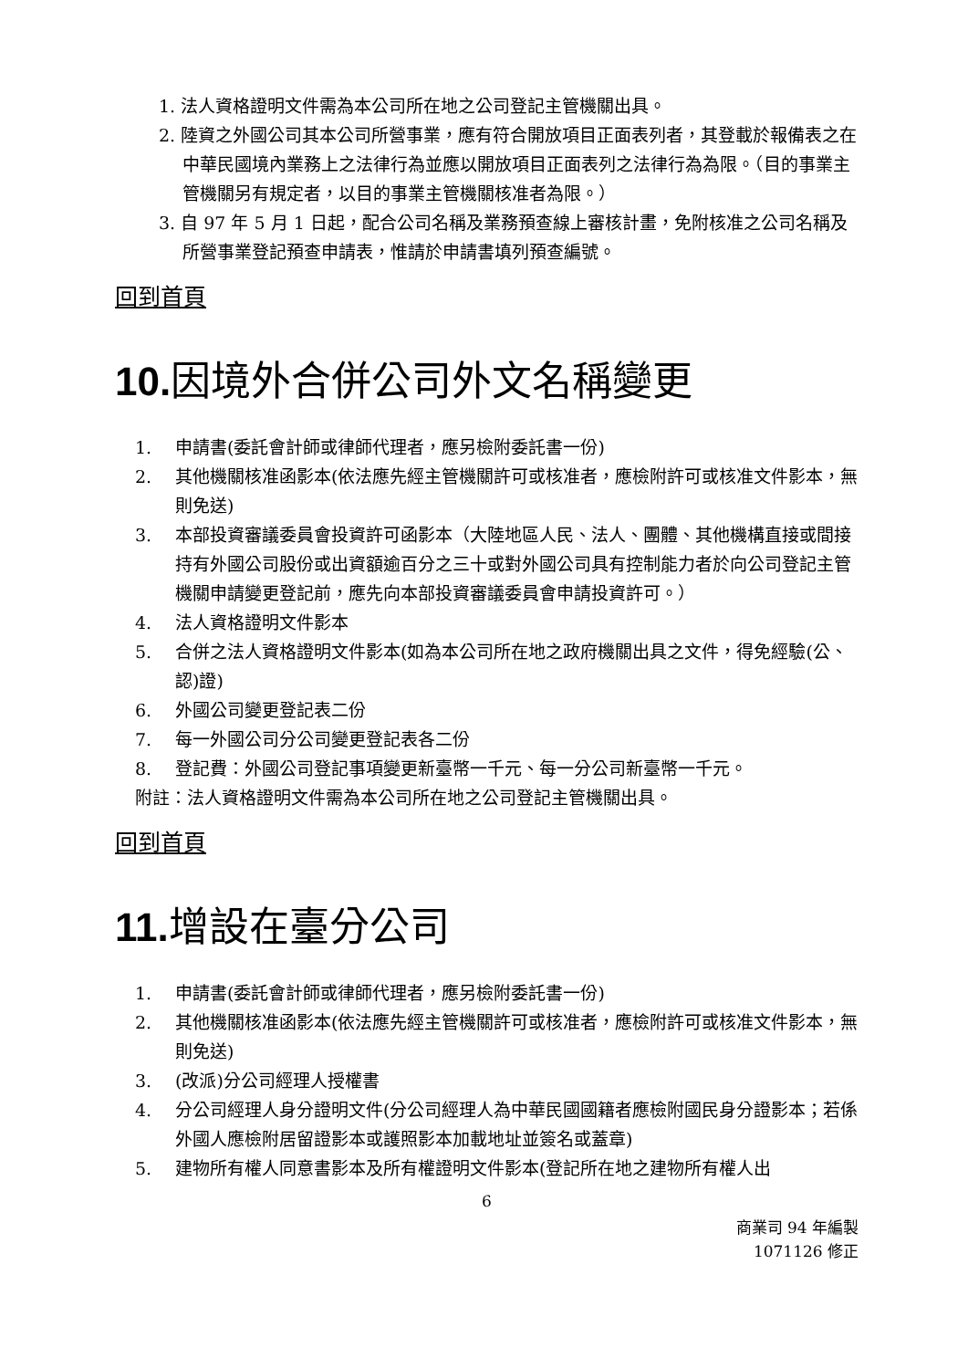1. 法人資格證明文件需為本公司所在地之公司登記主管機關出具。
2. 陸資之外國公司其本公司所營事業，應有符合開放項目正面表列者，其登載於報備表之在中華民國境內業務上之法律行為並應以開放項目正面表列之法律行為為限。（目的事業主管機關另有規定者，以目的事業主管機關核准者為限。）
3. 自 97 年 5 月 1 日起，配合公司名稱及業務預查線上審核計畫，免附核准之公司名稱及所營事業登記預查申請表，惟請於申請書填列預查編號。
回到首頁
10. 因境外合併公司外文名稱變更
1. 申請書(委託會計師或律師代理者，應另檢附委託書一份)
2. 其他機關核准函影本(依法應先經主管機關許可或核准者，應檢附許可或核准文件影本，無則免送)
3. 本部投資審議委員會投資許可函影本（大陸地區人民、法人、團體、其他機構直接或間接持有外國公司股份或出資額逾百分之三十或對外國公司具有控制能力者於向公司登記主管機關申請變更登記前，應先向本部投資審議委員會申請投資許可。）
4. 法人資格證明文件影本
5. 合併之法人資格證明文件影本(如為本公司所在地之政府機關出具之文件，得免經驗(公、認)證)
6. 外國公司變更登記表二份
7. 每一外國公司分公司變更登記表各二份
8. 登記費：外國公司登記事項變更新臺幣一千元、每一分公司新臺幣一千元。
附註：法人資格證明文件需為本公司所在地之公司登記主管機關出具。
回到首頁
11. 增設在臺分公司
1. 申請書(委託會計師或律師代理者，應另檢附委託書一份)
2. 其他機關核准函影本(依法應先經主管機關許可或核准者，應檢附許可或核准文件影本，無則免送)
3. (改派)分公司經理人授權書
4. 分公司經理人身分證明文件(分公司經理人為中華民國國籍者應檢附國民身分證影本；若係外國人應檢附居留證影本或護照影本加載地址並簽名或蓋章)
5. 建物所有權人同意書影本及所有權證明文件影本(登記所在地之建物所有權人出
6
商業司 94 年編製
1071126 修正